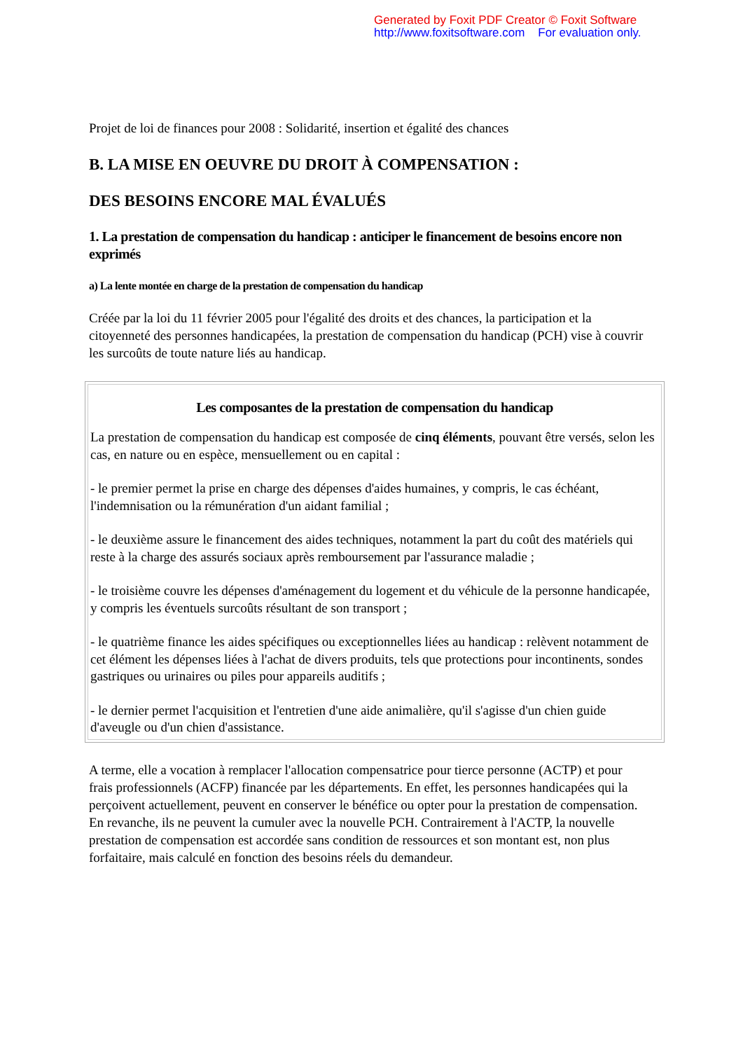Generated by Foxit PDF Creator © Foxit Software
http://www.foxitsoftware.com For evaluation only.
Projet de loi de finances pour 2008 : Solidarité, insertion et égalité des chances
B. LA MISE EN OEUVRE DU DROIT À COMPENSATION :
DES BESOINS ENCORE MAL ÉVALUÉS
1. La prestation de compensation du handicap : anticiper le financement de besoins encore non exprimés
a) La lente montée en charge de la prestation de compensation du handicap
Créée par la loi du 11 février 2005 pour l'égalité des droits et des chances, la participation et la citoyenneté des personnes handicapées, la prestation de compensation du handicap (PCH) vise à couvrir les surcoûts de toute nature liés au handicap.
Les composantes de la prestation de compensation du handicap
La prestation de compensation du handicap est composée de cinq éléments, pouvant être versés, selon les cas, en nature ou en espèce, mensuellement ou en capital :
- le premier permet la prise en charge des dépenses d'aides humaines, y compris, le cas échéant, l'indemnisation ou la rémunération d'un aidant familial ;
- le deuxième assure le financement des aides techniques, notamment la part du coût des matériels qui reste à la charge des assurés sociaux après remboursement par l'assurance maladie ;
- le troisième couvre les dépenses d'aménagement du logement et du véhicule de la personne handicapée, y compris les éventuels surcoûts résultant de son transport ;
- le quatrième finance les aides spécifiques ou exceptionnelles liées au handicap : relèvent notamment de cet élément les dépenses liées à l'achat de divers produits, tels que protections pour incontinents, sondes gastriques ou urinaires ou piles pour appareils auditifs ;
- le dernier permet l'acquisition et l'entretien d'une aide animalière, qu'il s'agisse d'un chien guide d'aveugle ou d'un chien d'assistance.
A terme, elle a vocation à remplacer l'allocation compensatrice pour tierce personne (ACTP) et pour frais professionnels (ACFP) financée par les départements. En effet, les personnes handicapées qui la perçoivent actuellement, peuvent en conserver le bénéfice ou opter pour la prestation de compensation. En revanche, ils ne peuvent la cumuler avec la nouvelle PCH. Contrairement à l'ACTP, la nouvelle prestation de compensation est accordée sans condition de ressources et son montant est, non plus forfaitaire, mais calculé en fonction des besoins réels du demandeur.